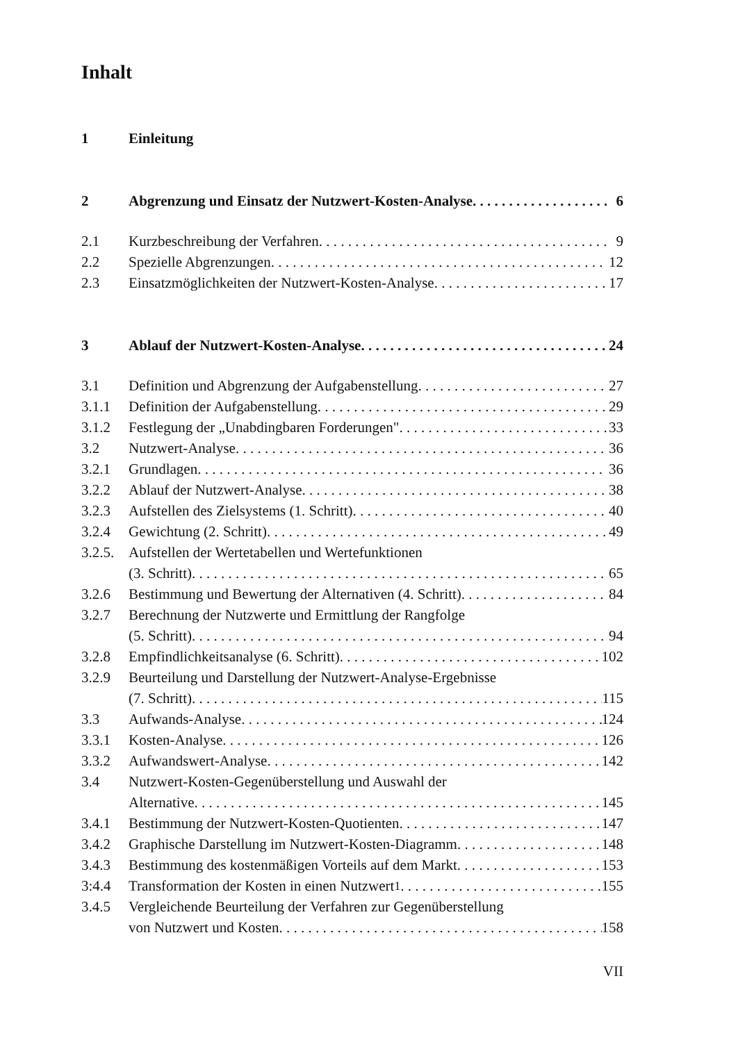Inhalt
1 Einleitung
2 Abgrenzung und Einsatz der Nutzwert-Kosten-Analyse 6
2.1 Kurzbeschreibung der Verfahren 9
2.2 Spezielle Abgrenzungen 12
2.3 Einsatzmöglichkeiten der Nutzwert-Kosten-Analyse 17
3 Ablauf der Nutzwert-Kosten-Analyse 24
3.1 Definition und Abgrenzung der Aufgabenstellung 27
3.1.1 Definition der Aufgabenstellung 29
3.1.2 Festlegung der „Unabdingbaren Forderungen" 33
3.2 Nutzwert-Analyse 36
3.2.1 Grundlagen 36
3.2.2 Ablauf der Nutzwert-Analyse 38
3.2.3 Aufstellen des Zielsystems (1. Schritt) 40
3.2.4 Gewichtung (2. Schritt) 49
3.2.5. Aufstellen der Wertetabellen und Wertefunktionen
(3. Schritt) 65
3.2.6 Bestimmung und Bewertung der Alternativen (4. Schritt) 84
3.2.7 Berechnung der Nutzwerte und Ermittlung der Rangfolge
(5. Schritt) 94
3.2.8 Empfindlichkeitsanalyse (6. Schritt) 102
3.2.9 Beurteilung und Darstellung der Nutzwert-Analyse-Ergebnisse
(7. Schritt) 115
3.3 Aufwands-Analyse 124
3.3.1 Kosten-Analyse 126
3.3.2 Aufwandswert-Analyse 142
3.4 Nutzwert-Kosten-Gegenüberstellung und Auswahl der
Alternative 145
3.4.1 Bestimmung der Nutzwert-Kosten-Quotienten 147
3.4.2 Graphische Darstellung im Nutzwert-Kosten-Diagramm 148
3.4.3 Bestimmung des kostenmäßigen Vorteils auf dem Markt 153
3:4.4 Transformation der Kosten in einen Nutzwert<sup>1</sup> 155
3.4.5 Vergleichende Beurteilung der Verfahren zur Gegenüberstellung
von Nutzwert und Kosten 158
VII